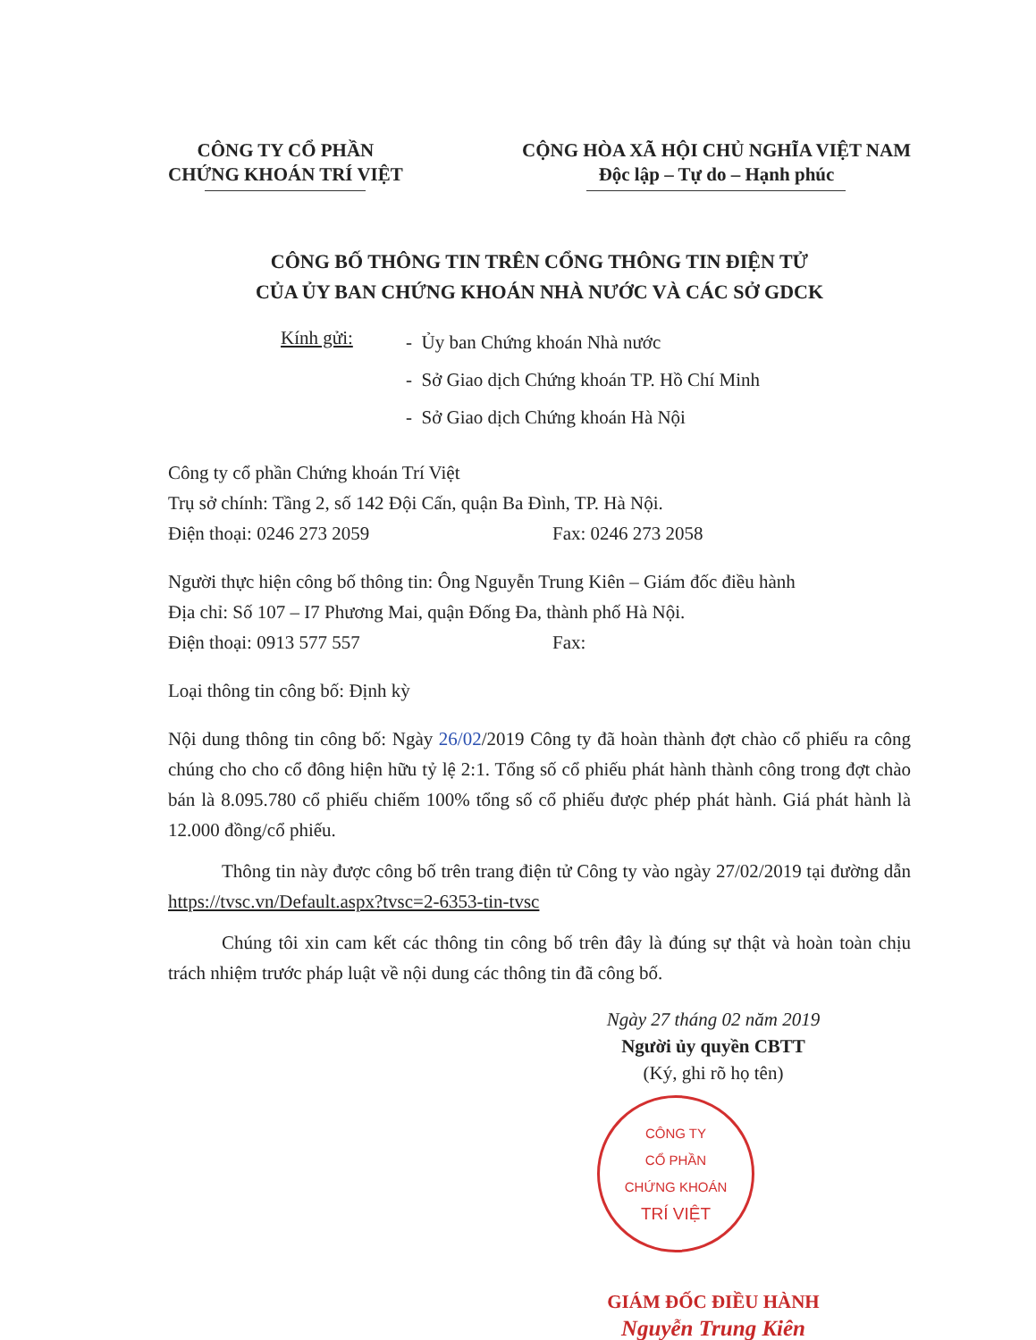CÔNG TY CỔ PHẦN
CHỨNG KHOÁN TRÍ VIỆT
CỘNG HÒA XÃ HỘI CHỦ NGHĨA VIỆT NAM
Độc lập – Tự do – Hạnh phúc
CÔNG BỐ THÔNG TIN TRÊN CỔNG THÔNG TIN ĐIỆN TỬ
CỦA ỦY BAN CHỨNG KHOÁN NHÀ NƯỚC VÀ CÁC SỞ GDCK
Kính gửi:
- Ủy ban Chứng khoán Nhà nước
- Sở Giao dịch Chứng khoán TP. Hồ Chí Minh
- Sở Giao dịch Chứng khoán Hà Nội
Công ty cổ phần Chứng khoán Trí Việt
Trụ sở chính: Tầng 2, số 142 Đội Cấn, quận Ba Đình, TP. Hà Nội.
Điện thoại: 0246 273 2059 Fax: 0246 273 2058
Người thực hiện công bố thông tin: Ông Nguyễn Trung Kiên – Giám đốc điều hành
Địa chỉ: Số 107 – I7 Phương Mai, quận Đống Đa, thành phố Hà Nội.
Điện thoại: 0913 577 557 Fax:
Loại thông tin công bố: Định kỳ
Nội dung thông tin công bố: Ngày 26/02/2019 Công ty đã hoàn thành đợt chào cổ phiếu ra công chúng cho cho cổ đông hiện hữu tỷ lệ 2:1. Tổng số cổ phiếu phát hành thành công trong đợt chào bán là 8.095.780 cổ phiếu chiếm 100% tổng số cổ phiếu được phép phát hành. Giá phát hành là 12.000 đồng/cổ phiếu.
Thông tin này được công bố trên trang điện tử Công ty vào ngày 27/02/2019 tại đường dẫn https://tvsc.vn/Default.aspx?tvsc=2-6353-tin-tvsc
Chúng tôi xin cam kết các thông tin công bố trên đây là đúng sự thật và hoàn toàn chịu trách nhiệm trước pháp luật về nội dung các thông tin đã công bố.
Ngày 27 tháng 02 năm 2019
Người ủy quyền CBTT
(Ký, ghi rõ họ tên)
CÔNG TY
CỔ PHẦN
CHỨNG KHOÁN
TRÍ VIỆT
GIÁM ĐỐC ĐIỀU HÀNH
Nguyễn Trung Kiên